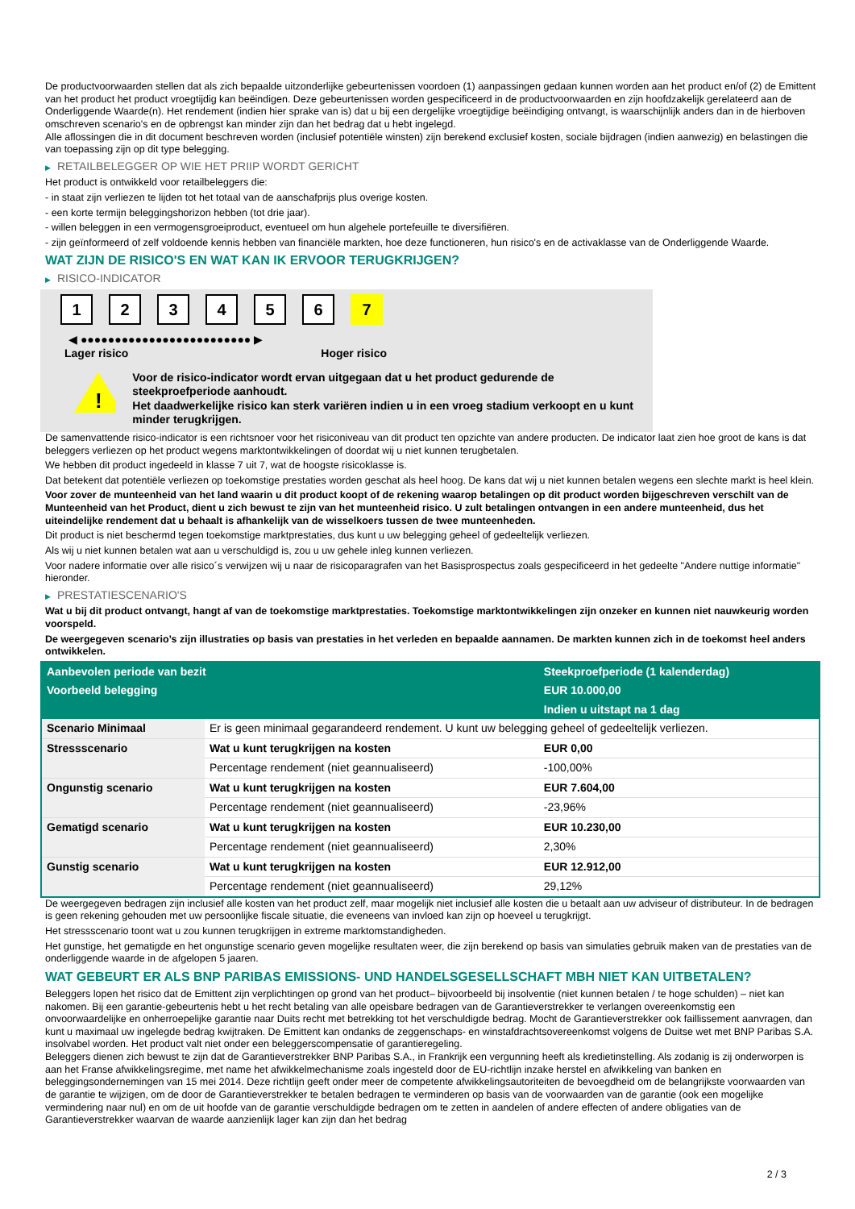De productvoorwaarden stellen dat als zich bepaalde uitzonderlijke gebeurtenissen voordoen (1) aanpassingen gedaan kunnen worden aan het product en/of (2) de Emittent van het product het product vroegtijdig kan beëindigen. Deze gebeurtenissen worden gespecificeerd in de productvoorwaarden en zijn hoofdzakelijk gerelateerd aan de Onderliggende Waarde(n). Het rendement (indien hier sprake van is) dat u bij een dergelijke vroegtijdige beëindiging ontvangt, is waarschijnlijk anders dan in de hierboven omschreven scenario's en de opbrengst kan minder zijn dan het bedrag dat u hebt ingelegd.
Alle aflossingen die in dit document beschreven worden (inclusief potentiële winsten) zijn berekend exclusief kosten, sociale bijdragen (indien aanwezig) en belastingen die van toepassing zijn op dit type belegging.
▶ RETAILBELEGGER OP WIE HET PRIIP WORDT GERICHT
Het product is ontwikkeld voor retailbeleggers die:
- in staat zijn verliezen te lijden tot het totaal van de aanschafprijs plus overige kosten.
- een korte termijn beleggingshorizon hebben (tot drie jaar).
- willen beleggen in een vermogensgroeiproduct, eventueel om hun algehele portefeuille te diversifiëren.
- zijn geïnformeerd of zelf voldoende kennis hebben van financiële markten, hoe deze functioneren, hun risico's en de activaklasse van de Onderliggende Waarde.
WAT ZIJN DE RISICO'S EN WAT KAN IK ERVOOR TERUGKRIJGEN?
▶ RISICO-INDICATOR
1 2 3 4 5 6 7
◀ ●●●●●●●●●●●●●●●●●●●●●●●●● ▶
Lager risico Hoger risico
!
Voor de risico-indicator wordt ervan uitgegaan dat u het product gedurende de steekproefperiode aanhoudt.
Het daadwerkelijke risico kan sterk variëren indien u in een vroeg stadium verkoopt en u kunt minder terugkrijgen.
De samenvattende risico-indicator is een richtsnoer voor het risiconiveau van dit product ten opzichte van andere producten. De indicator laat zien hoe groot de kans is dat beleggers verliezen op het product wegens marktontwikkelingen of doordat wij u niet kunnen terugbetalen.
We hebben dit product ingedeeld in klasse 7 uit 7, wat de hoogste risicoklasse is.
Dat betekent dat potentiële verliezen op toekomstige prestaties worden geschat als heel hoog. De kans dat wij u niet kunnen betalen wegens een slechte markt is heel klein.
Voor zover de munteenheid van het land waarin u dit product koopt of de rekening waarop betalingen op dit product worden bijgeschreven verschilt van de Munteenheid van het Product, dient u zich bewust te zijn van het munteenheid risico. U zult betalingen ontvangen in een andere munteenheid, dus het uiteindelijke rendement dat u behaalt is afhankelijk van de wisselkoers tussen de twee munteenheden.
Dit product is niet beschermd tegen toekomstige marktprestaties, dus kunt u uw belegging geheel of gedeeltelijk verliezen.
Als wij u niet kunnen betalen wat aan u verschuldigd is, zou u uw gehele inleg kunnen verliezen.
Voor nadere informatie over alle risico´s verwijzen wij u naar de risicoparagrafen van het Basisprospectus zoals gespecificeerd in het gedeelte "Andere nuttige informatie" hieronder.
▶ PRESTATIESCENARIO'S
Wat u bij dit product ontvangt, hangt af van de toekomstige marktprestaties. Toekomstige marktontwikkelingen zijn onzeker en kunnen niet nauwkeurig worden voorspeld.
De weergegeven scenario’s zijn illustraties op basis van prestaties in het verleden en bepaalde aannamen. De markten kunnen zich in de toekomst heel anders ontwikkelen.
| Aanbevolen periode van bezit | | Steekproefperiode (1 kalenderdag) |
| --- | --- | --- |
| Voorbeeld belegging | | EUR 10.000,00 |
| | | Indien u uitstapt na 1 dag |
| Scenario Minimaal | Er is geen minimaal gegarandeerd rendement. U kunt uw belegging geheel of gedeeltelijk verliezen. | |
| Stressscenario | Wat u kunt terugkrijgen na kosten | EUR 0,00 |
| | Percentage rendement (niet geannualiseerd) | -100,00% |
| Ongunstig scenario | Wat u kunt terugkrijgen na kosten | EUR 7.604,00 |
| | Percentage rendement (niet geannualiseerd) | -23,96% |
| Gematigd scenario | Wat u kunt terugkrijgen na kosten | EUR 10.230,00 |
| | Percentage rendement (niet geannualiseerd) | 2,30% |
| Gunstig scenario | Wat u kunt terugkrijgen na kosten | EUR 12.912,00 |
| | Percentage rendement (niet geannualiseerd) | 29,12% |
De weergegeven bedragen zijn inclusief alle kosten van het product zelf, maar mogelijk niet inclusief alle kosten die u betaalt aan uw adviseur of distributeur. In de bedragen is geen rekening gehouden met uw persoonlijke fiscale situatie, die eveneens van invloed kan zijn op hoeveel u terugkrijgt.
Het stressscenario toont wat u zou kunnen terugkrijgen in extreme marktomstandigheden.
Het gunstige, het gematigde en het ongunstige scenario geven mogelijke resultaten weer, die zijn berekend op basis van simulaties gebruik maken van de prestaties van de onderliggende waarde in de afgelopen 5 jaaren.
WAT GEBEURT ER ALS BNP PARIBAS EMISSIONS- UND HANDELSGESELLSCHAFT MBH NIET KAN UITBETALEN?
Beleggers lopen het risico dat de Emittent zijn verplichtingen op grond van het product– bijvoorbeeld bij insolventie (niet kunnen betalen / te hoge schulden) – niet kan nakomen. Bij een garantie-gebeurtenis hebt u het recht betaling van alle opeisbare bedragen van de Garantieverstrekker te verlangen overeenkomstig een onvoorwaardelijke en onherroepelijke garantie naar Duits recht met betrekking tot het verschuldigde bedrag. Mocht de Garantieverstrekker ook faillissement aanvragen, dan kunt u maximaal uw ingelegde bedrag kwijtraken. De Emittent kan ondanks de zeggenschaps- en winstafdrachtsovereenkomst volgens de Duitse wet met BNP Paribas S.A. insolvabel worden. Het product valt niet onder een beleggerscompensatie of garantieregeling.
Beleggers dienen zich bewust te zijn dat de Garantieverstrekker BNP Paribas S.A., in Frankrijk een vergunning heeft als kredietinstelling. Als zodanig is zij onderworpen is aan het Franse afwikkelingsregime, met name het afwikkelmechanisme zoals ingesteld door de EU-richtlijn inzake herstel en afwikkeling van banken en beleggingsondernemingen van 15 mei 2014. Deze richtlijn geeft onder meer de competente afwikkelingsautoriteiten de bevoegdheid om de belangrijkste voorwaarden van de garantie te wijzigen, om de door de Garantieverstrekker te betalen bedragen te verminderen op basis van de voorwaarden van de garantie (ook een mogelijke vermindering naar nul) en om de uit hoofde van de garantie verschuldigde bedragen om te zetten in aandelen of andere effecten of andere obligaties van de Garantieverstrekker waarvan de waarde aanzienlijk lager kan zijn dan het bedrag
2 / 3